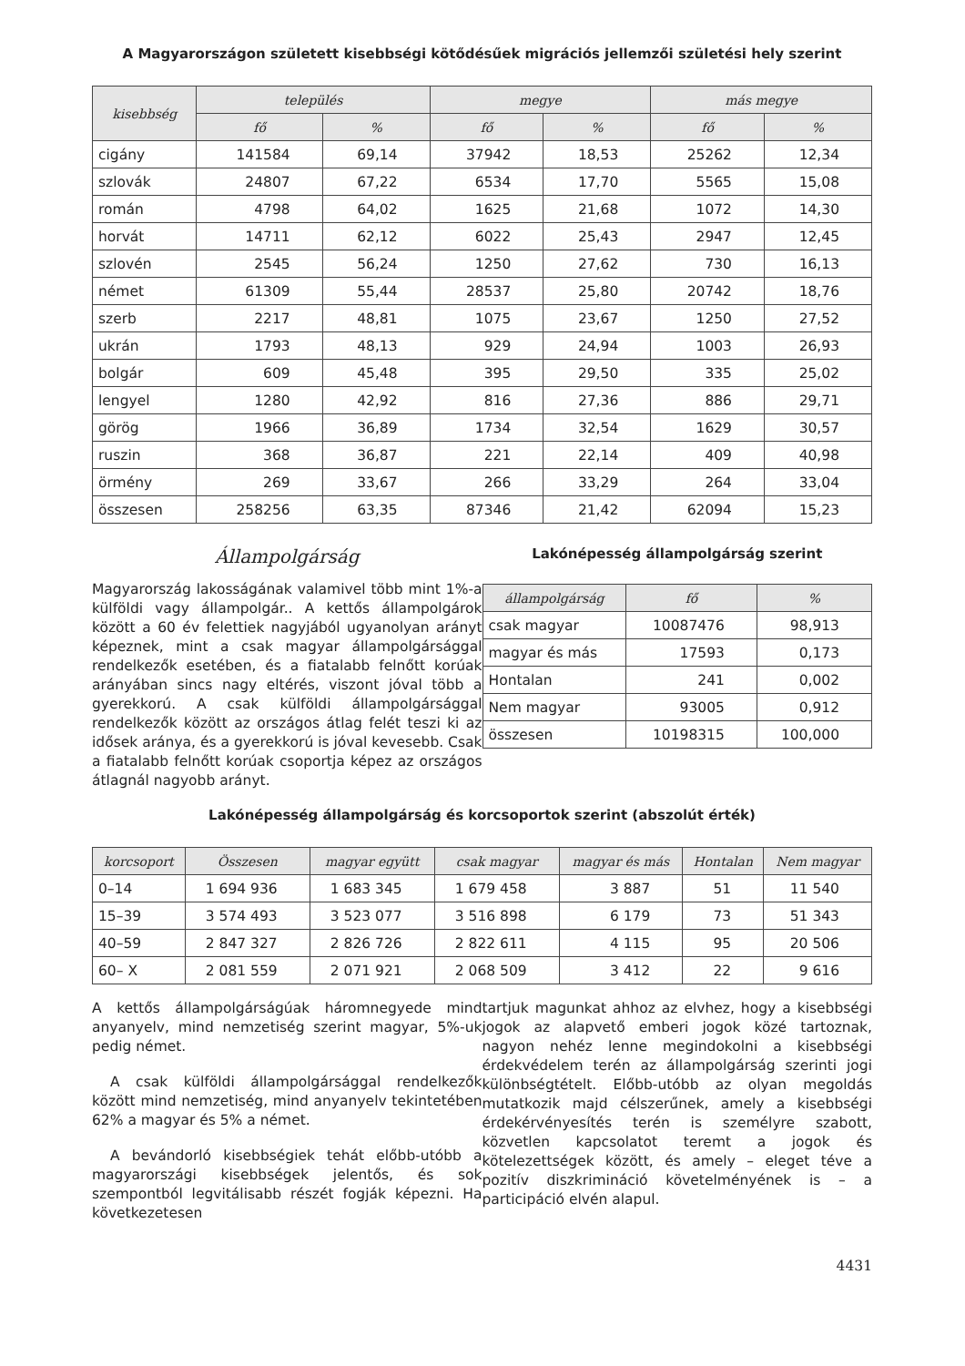A Magyarországon született kisebbségi kötődésűek migrációs jellemzői születési hely szerint
| kisebbség | település | | megye | | más megye | |
| --- | --- | --- | --- | --- | --- | --- |
| | fő | % | fő | % | fő | % |
| cigány | 141584 | 69,14 | 37942 | 18,53 | 25262 | 12,34 |
| szlovák | 24807 | 67,22 | 6534 | 17,70 | 5565 | 15,08 |
| román | 4798 | 64,02 | 1625 | 21,68 | 1072 | 14,30 |
| horvát | 14711 | 62,12 | 6022 | 25,43 | 2947 | 12,45 |
| szlovén | 2545 | 56,24 | 1250 | 27,62 | 730 | 16,13 |
| német | 61309 | 55,44 | 28537 | 25,80 | 20742 | 18,76 |
| szerb | 2217 | 48,81 | 1075 | 23,67 | 1250 | 27,52 |
| ukrán | 1793 | 48,13 | 929 | 24,94 | 1003 | 26,93 |
| bolgár | 609 | 45,48 | 395 | 29,50 | 335 | 25,02 |
| lengyel | 1280 | 42,92 | 816 | 27,36 | 886 | 29,71 |
| görög | 1966 | 36,89 | 1734 | 32,54 | 1629 | 30,57 |
| ruszin | 368 | 36,87 | 221 | 22,14 | 409 | 40,98 |
| örmény | 269 | 33,67 | 266 | 33,29 | 264 | 33,04 |
| összesen | 258256 | 63,35 | 87346 | 21,42 | 62094 | 15,23 |
Állampolgárság
Magyarország lakosságának valamivel több mint 1%-a külföldi vagy állampolgár.. A kettős állampolgárok között a 60 év felettiek nagyjából ugyanolyan arányt képeznek, mint a csak magyar állampolgársággal rendelkezők esetében, és a fiatalabb felnőtt korúak arányában sincs nagy eltérés, viszont jóval több a gyerekkorú. A csak külföldi állampolgársággal rendelkezők között az országos átlag felét teszi ki az idősek aránya, és a gyerekkorú is jóval kevesebb. Csak a fiatalabb felnőtt korúak csoportja képez az országos átlagnál nagyobb arányt.
Lakónépesség állampolgárság szerint
| állampolgárság | fő | % |
| --- | --- | --- |
| csak magyar | 10087476 | 98,913 |
| magyar és más | 17593 | 0,173 |
| Hontalan | 241 | 0,002 |
| Nem magyar | 93005 | 0,912 |
| összesen | 10198315 | 100,000 |
Lakónépesség állampolgárság és korcsoportok szerint (abszolút érték)
| korcsoport | Összesen | magyar együtt | csak magyar | magyar és más | Hontalan | Nem magyar |
| --- | --- | --- | --- | --- | --- | --- |
| 0–14 | 1 694 936 | 1 683 345 | 1 679 458 | 3 887 | 51 | 11 540 |
| 15–39 | 3 574 493 | 3 523 077 | 3 516 898 | 6 179 | 73 | 51 343 |
| 40–59 | 2 847 327 | 2 826 726 | 2 822 611 | 4 115 | 95 | 20 506 |
| 60– X | 2 081 559 | 2 071 921 | 2 068 509 | 3 412 | 22 | 9 616 |
A kettős állampolgárságúak háromnegyede mind anyanyelv, mind nemzetiség szerint magyar, 5%-uk pedig német.
A csak külföldi állampolgársággal rendelkezők között mind nemzetiség, mind anyanyelv tekintetében 62% a magyar és 5% a német.
A bevándorló kisebbségiek tehát előbb-utóbb a magyarországi kisebbségek jelentős, és sok szempontból legvitálisabb részét fogják képezni. Ha következetesen
tartjuk magunkat ahhoz az elvhez, hogy a kisebbségi jogok az alapvető emberi jogok közé tartoznak, nagyon nehéz lenne megindokolni a kisebbségi érdekvédelem terén az állampolgárság szerinti jogi különbségtételt. Előbb-utóbb az olyan megoldás mutatkozik majd célszerűnek, amely a kisebbségi érdekérvényesítés terén is személyre szabott, közvetlen kapcsolatot teremt a jogok és kötelezettségek között, és amely – eleget téve a pozitív diszkrimináció követelményének is – a participáció elvén alapul.
4431